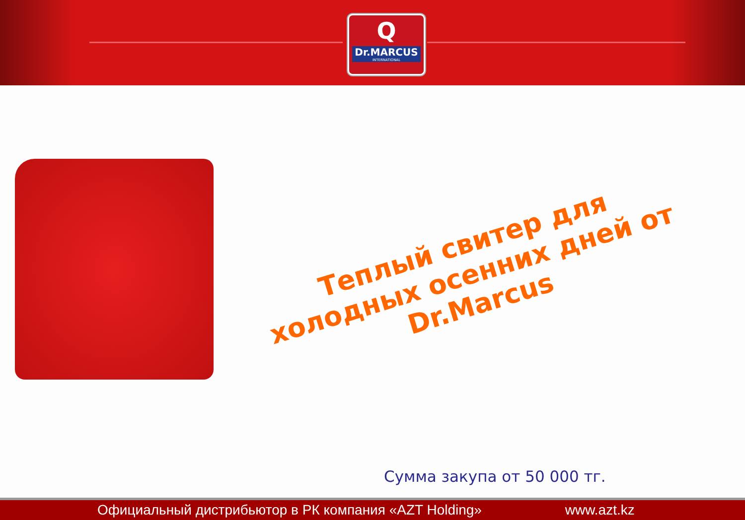Q
Dr.MARCUS
INTERNATIONAL
Теплый свитер для холодных осенних дней от Dr.Marcus
Сумма закупа от 50 000 тг.
Официальный дистрибьютор в РК компания «AZT Holding» www.azt.kz